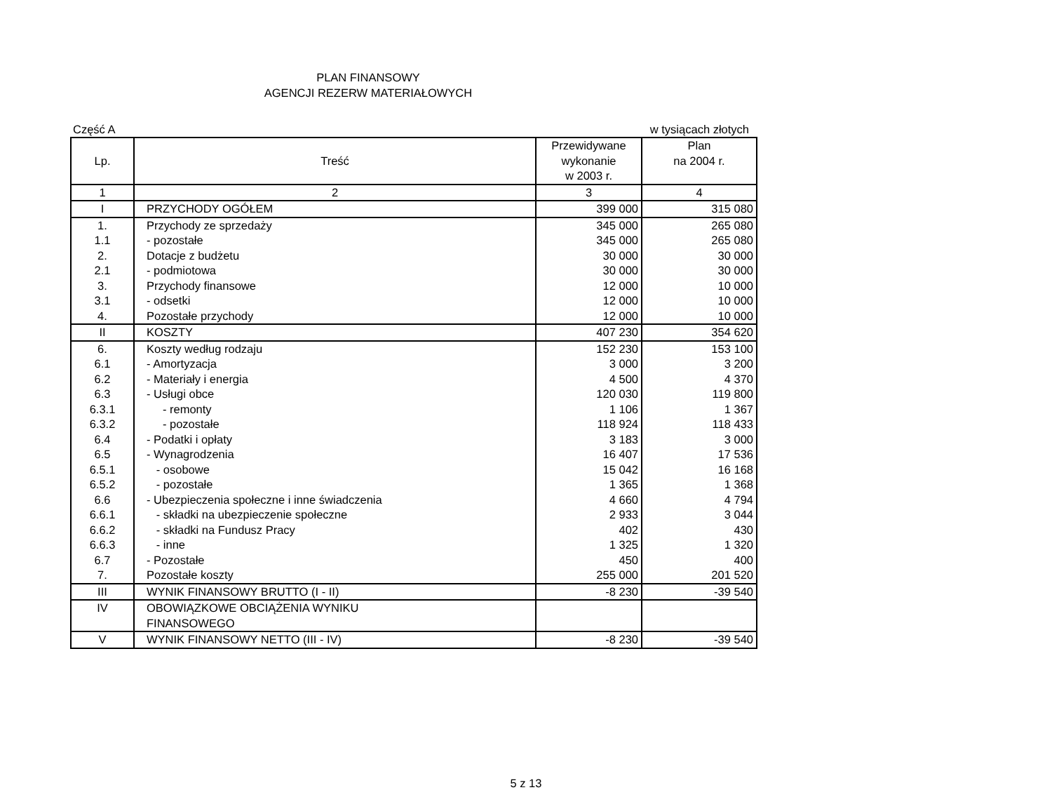PLAN FINANSOWY
AGENCJI REZERW MATERIAŁOWYCH
Część A w tysiącach złotych
| Lp. | Treść | Przewidywane wykonanie w 2003 r. | Plan na 2004 r. |
| --- | --- | --- | --- |
| 1 | 2 | 3 | 4 |
| I | PRZYCHODY OGÓŁEM | 399 000 | 315 080 |
| 1. | Przychody ze sprzedaży | 345 000 | 265 080 |
| 1.1 | - pozostałe | 345 000 | 265 080 |
| 2. | Dotacje z budżetu | 30 000 | 30 000 |
| 2.1 | - podmiotowa | 30 000 | 30 000 |
| 3. | Przychody finansowe | 12 000 | 10 000 |
| 3.1 | - odsetki | 12 000 | 10 000 |
| 4. | Pozostałe przychody | 12 000 | 10 000 |
| II | KOSZTY | 407 230 | 354 620 |
| 6. | Koszty według rodzaju | 152 230 | 153 100 |
| 6.1 | - Amortyzacja | 3 000 | 3 200 |
| 6.2 | - Materiały i energia | 4 500 | 4 370 |
| 6.3 | - Usługi obce | 120 030 | 119 800 |
| 6.3.1 | - remonty | 1 106 | 1 367 |
| 6.3.2 | - pozostałe | 118 924 | 118 433 |
| 6.4 | - Podatki i opłaty | 3 183 | 3 000 |
| 6.5 | - Wynagrodzenia | 16 407 | 17 536 |
| 6.5.1 | - osobowe | 15 042 | 16 168 |
| 6.5.2 | - pozostałe | 1 365 | 1 368 |
| 6.6 | - Ubezpieczenia społeczne i inne świadczenia | 4 660 | 4 794 |
| 6.6.1 | - składki na ubezpieczenie społeczne | 2 933 | 3 044 |
| 6.6.2 | - składki na Fundusz Pracy | 402 | 430 |
| 6.6.3 | - inne | 1 325 | 1 320 |
| 6.7 | - Pozostałe | 450 | 400 |
| 7. | Pozostałe koszty | 255 000 | 201 520 |
| III | WYNIK FINANSOWY BRUTTO (I - II) | -8 230 | -39 540 |
| IV | OBOWIĄZKOWE OBCIĄŻENIA WYNIKU FINANSOWEGO | | |
| V | WYNIK FINANSOWY NETTO (III - IV) | -8 230 | -39 540 |
5 z 13